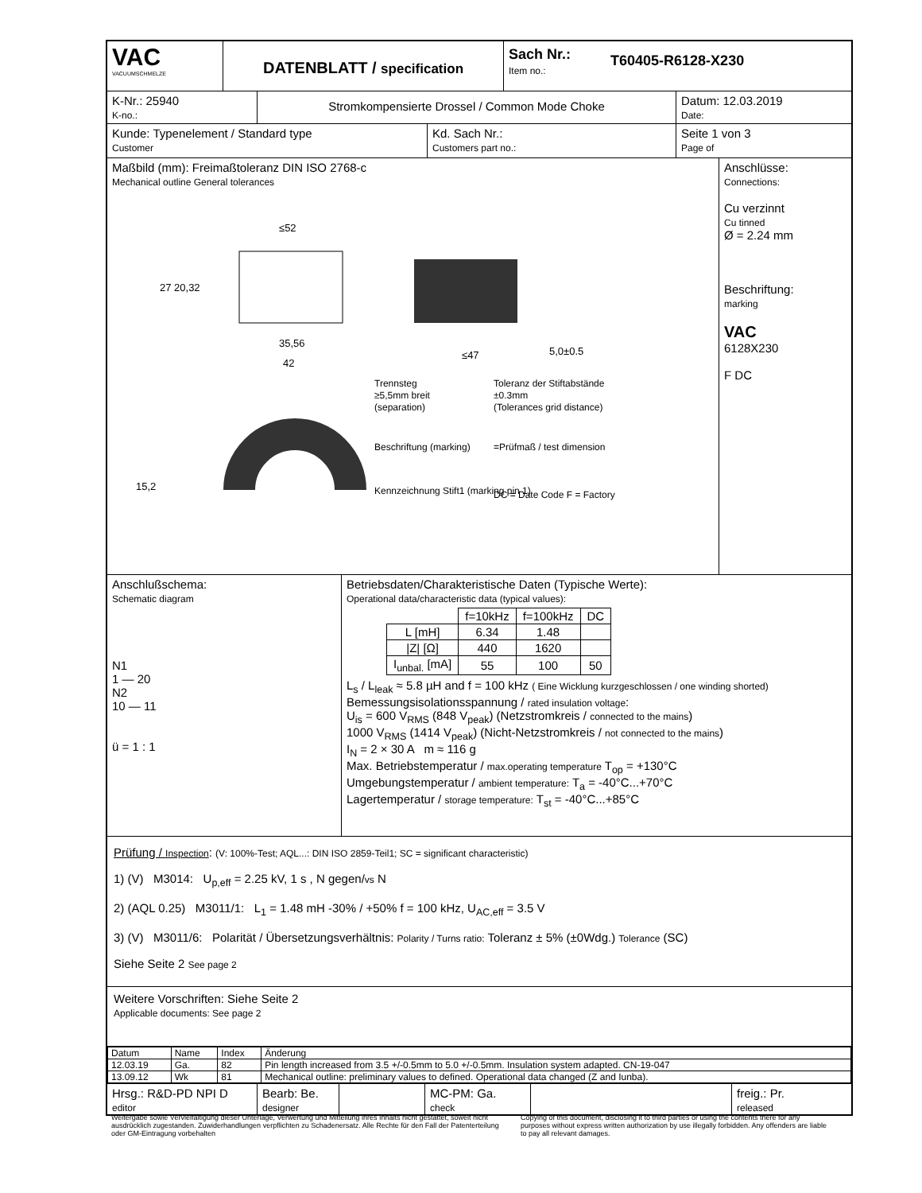VAC
VACUUMSCHMELZE
DATENBLATT / specification
Sach Nr.:
Item no.:
T60405-R6128-X230
K-Nr.: 25940
K-no.:
Stromkompensierte Drossel / Common Mode Choke
Datum: 12.03.2019
Date:
Kunde: Typenelement / Standard type
Customer
Kd. Sach Nr.:
Customers part no.:
Seite 1 von 3
Page of
Maßbild (mm): Freimaßtoleranz DIN ISO 2768-c
Mechanical outline General tolerances
≤52
35,56
42
27 20,32
15,2
≤47
5,0±0.5
Trennsteg
≥5,5mm breit
(separation)
Toleranz der Stiftabstände
±0.3mm
(Tolerances grid distance)
Beschriftung (marking)
=Prüfmaß / test dimension
Kennzeichnung Stift1 (marking pin 1)
DC = Date Code F = Factory
Anschlüsse:
Connections:
Cu verzinnt
Cu tinned
Ø = 2.24 mm
Beschriftung:
marking
VAC
6128X230
F DC
Anschlußschema:
Schematic diagram
N1
1 — 20
N2
10 — 11
ü = 1 : 1
Betriebsdaten/Charakteristische Daten (Typische Werte):
Operational data/characteristic data (typical values):
| | f=10kHz | f=100kHz | DC |
| L [mH] | 6.34 | 1.48 | |
| /Z/ [Ω] | 440 | 1620 | |
| I<sub>unbal.</sub> [mA] | 55 | 100 | 50 |
L<sub>s</sub> / L<sub>leak</sub> ≈ 5.8 µH and f = 100 kHz ( Eine Wicklung kurzgeschlossen / one winding shorted)
Bemessungsisolationsspannung / rated insulation voltage:
U<sub>is</sub> = 600 V<sub>RMS</sub> (848 V<sub>peak</sub>) (Netzstromkreis / connected to the mains)
1000 V<sub>RMS</sub> (1414 V<sub>peak</sub>) (Nicht-Netzstromkreis / not connected to the mains)
I<sub>N</sub> = 2 × 30 A m ≈ 116 g
Max. Betriebstemperatur / max.operating temperature T<sub>op</sub> = +130°C
Umgebungstemperatur / ambient temperature: T<sub>a</sub> = -40°C...+70°C
Lagertemperatur / storage temperature: T<sub>st</sub> = -40°C...+85°C
Prüfung / Inspection: (V: 100%-Test; AQL...: DIN ISO 2859-Teil1; SC = significant characteristic)
1) (V) M3014: U<sub>p,eff</sub> = 2.25 kV, 1 s , N gegen/vs N
2) (AQL 0.25) M3011/1: L<sub>1</sub> = 1.48 mH -30% / +50% f = 100 kHz, U<sub>AC,eff</sub> = 3.5 V
3) (V) M3011/6: Polarität / Übersetzungsverhältnis: Polarity / Turns ratio: Toleranz ± 5% (±0Wdg.) Tolerance (SC)
Siehe Seite 2 See page 2
Weitere Vorschriften: Siehe Seite 2
Applicable documents: See page 2
| Datum | Name | Index | Änderung |
| 12.03.19 | Ga. | 82 | Pin length increased from 3.5 +/-0.5mm to 5.0 +/-0.5mm. Insulation system adapted. CN-19-047 |
| 13.09.12 | Wk | 81 | Mechanical outline: preliminary values to defined. Operational data changed (Z and Iunba). |
Hrsg.: R&D-PD NPI D
editor
Bearb: Be.
designer
MC-PM: Ga.
check
freig.: Pr.
released
Weitergabe sowie Vervielfältigung dieser Unterlage, Verwertung und Mitteilung ihres Inhalts nicht gestattet, soweit nicht ausdrücklich zugestanden. Zuwiderhandlungen verpflichten zu Schadenersatz. Alle Rechte für den Fall der Patenterteilung oder GM-Eintragung vorbehalten
Copying of this document, disclosing it to third parties or using the contents there for any purposes without express written authorization by use illegally forbidden. Any offenders are liable to pay all relevant damages.